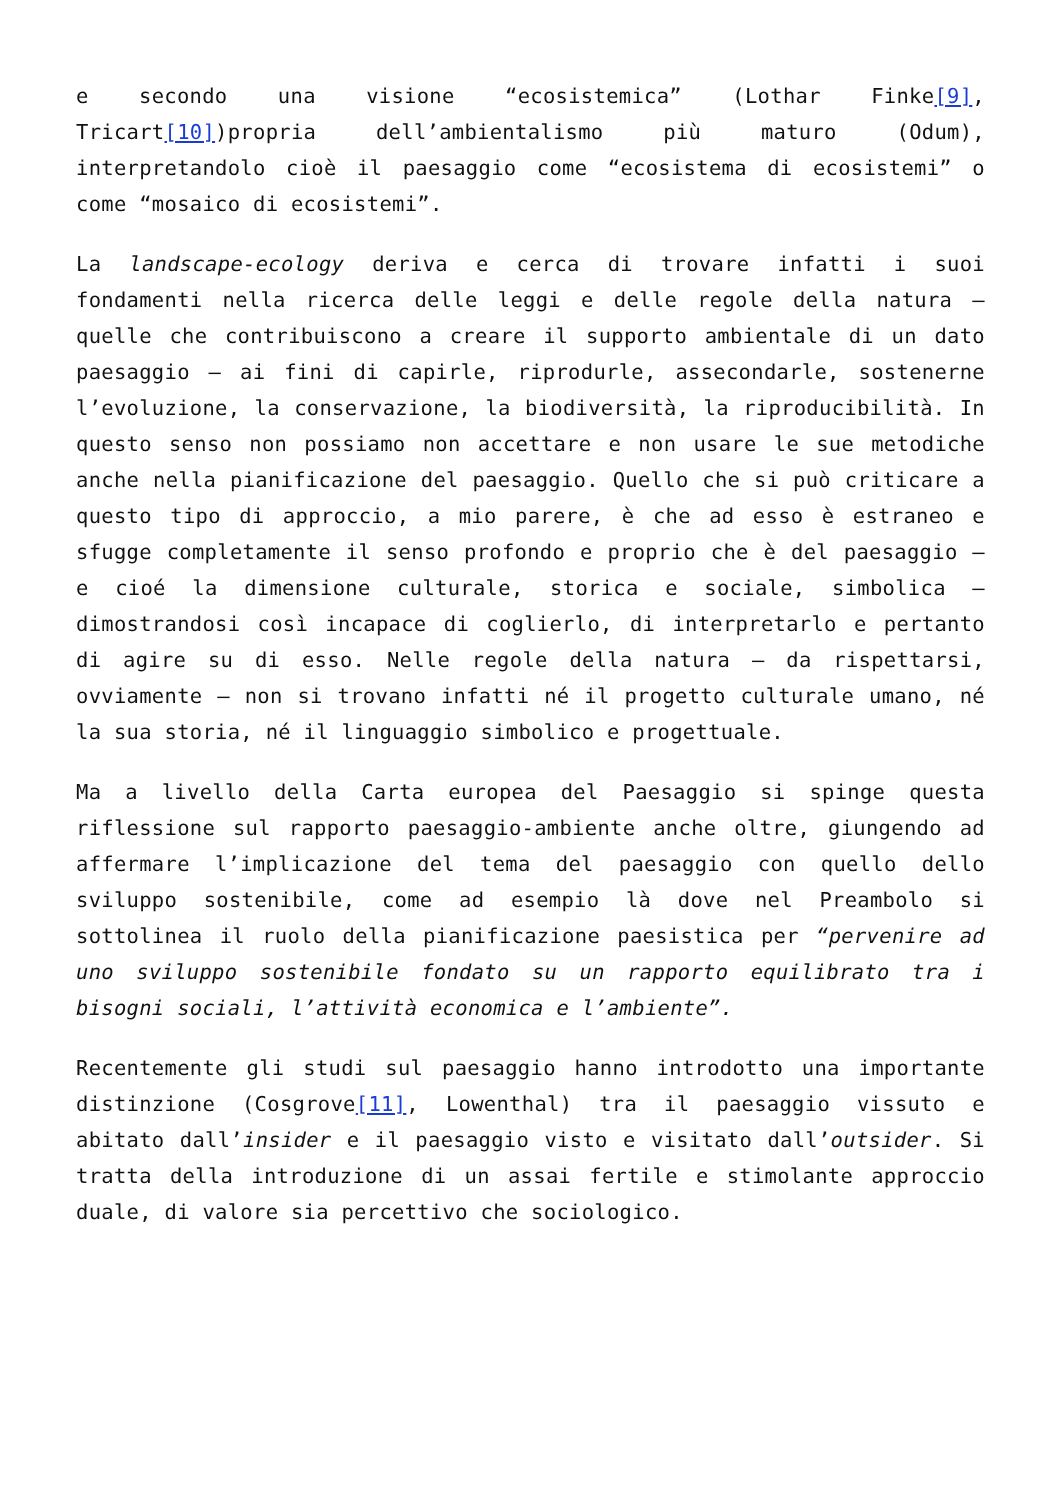e secondo una visione “ecosistemica” (Lothar Finke[9], Tricart[10])propria dell’ambientalismo più maturo (Odum), interpretandolo cioè il paesaggio come “ecosistema di ecosistemi” o come “mosaico di ecosistemi”.
La landscape-ecology deriva e cerca di trovare infatti i suoi fondamenti nella ricerca delle leggi e delle regole della natura – quelle che contribuiscono a creare il supporto ambientale di un dato paesaggio – ai fini di capirle, riprodurle, assecondarle, sostenerne l’evoluzione, la conservazione, la biodiversità, la riproducibilità. In questo senso non possiamo non accettare e non usare le sue metodiche anche nella pianificazione del paesaggio. Quello che si può criticare a questo tipo di approccio, a mio parere, è che ad esso è estraneo e sfugge completamente il senso profondo e proprio che è del paesaggio – e cioé la dimensione culturale, storica e sociale, simbolica – dimostrandosi così incapace di coglierlo, di interpretarlo e pertanto di agire su di esso. Nelle regole della natura – da rispettarsi, ovviamente – non si trovano infatti né il progetto culturale umano, né la sua storia, né il linguaggio simbolico e progettuale.
Ma a livello della Carta europea del Paesaggio si spinge questa riflessione sul rapporto paesaggio-ambiente anche oltre, giungendo ad affermare l’implicazione del tema del paesaggio con quello dello sviluppo sostenibile, come ad esempio là dove nel Preambolo si sottolinea il ruolo della pianificazione paesistica per “pervenire ad uno sviluppo sostenibile fondato su un rapporto equilibrato tra i bisogni sociali, l’attività economica e l’ambiente”.
Recentemente gli studi sul paesaggio hanno introdotto una importante distinzione (Cosgrove[11], Lowenthal) tra il paesaggio vissuto e abitato dall’insider e il paesaggio visto e visitato dall’outsider. Si tratta della introduzione di un assai fertile e stimolante approccio duale, di valore sia percettivo che sociologico.